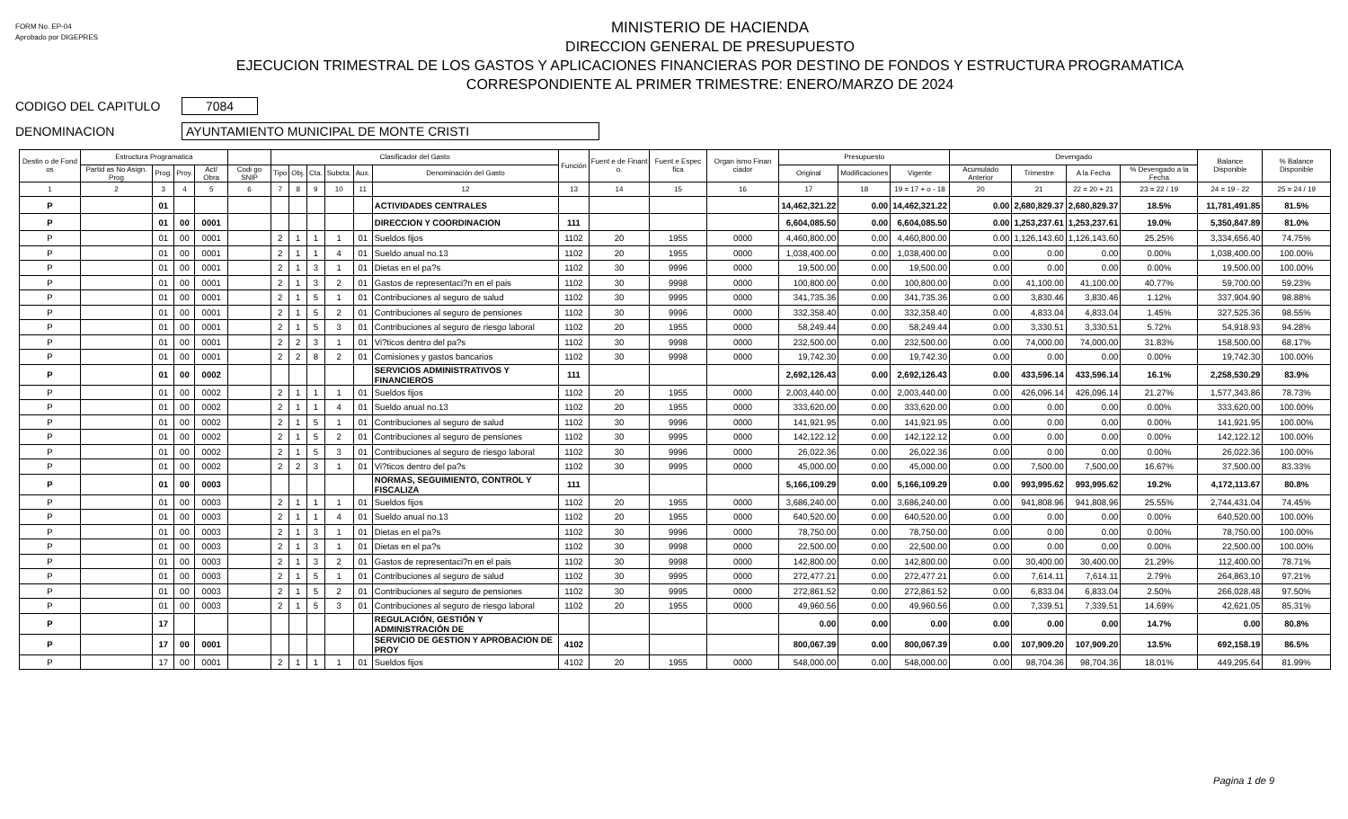FORM No. EP-04
Aprobado por DIGEPRES
MINISTERIO DE HACIENDA
DIRECCION GENERAL DE PRESUPUESTO
EJECUCION TRIMESTRAL DE LOS GASTOS Y APLICACIONES FINANCIERAS POR DESTINO DE FONDOS Y ESTRUCTURA PROGRAMATICA
CORRESPONDIENTE AL PRIMER TRIMESTRE: ENERO/MARZO DE 2024
CODIGO DEL CAPITULO 7084
DENOMINACION AYUNTAMIENTO MUNICIPAL DE MONTE CRISTI
| Destin o de Fond os | Estructura Programatica | | | | | Clasificador del Gasto | | | | | | Función | Fuent e de Finant o. | Fuent e Espec fica | Organ ismo Finan ciador | Presupuesto | | | Devengado | | | | Balance Disponible | % Balance Disponible |
| --- | --- | --- | --- | --- | --- | --- | --- | --- | --- | --- | --- | --- | --- | --- | --- | --- | --- | --- | --- | --- | --- | --- | --- | --- |
| | Partid as No Asign. Prog | Prog. | Proy. | Act/ Obra | Codi go SNIP | Tipo | Obj. | Cta. | Subcta. | Aux. | Denominación del Gasto | | | | | Original | Modificaciones | Vigente | Acumulado Anterior | Trimestre | A la Fecha | % Devengado a la Fecha | | |
| 1 | 2 | 3 | 4 | 5 | 6 | 7 | 8 | 9 | 10 | 11 | 12 | 13 | 14 | 15 | 16 | 17 | 18 | 19 = 17 + o - 18 | 20 | 21 | 22 = 20 + 21 | 23 = 22 / 19 | 24 = 19 - 22 | 25 = 24 / 19 |
| P | | 01 | | | | | | | | | ACTIVIDADES CENTRALES | | | | | 14,462,321.22 | 0.00 | 14,462,321.22 | 0.00 | 2,680,829.37 | 2,680,829.37 | 18.5% | 11,781,491.85 | 81.5% |
| P | | 01 | 00 | 0001 | | | | | | | DIRECCION Y COORDINACION | 111 | | | | 6,604,085.50 | 0.00 | 6,604,085.50 | 0.00 | 1,253,237.61 | 1,253,237.61 | 19.0% | 5,350,847.89 | 81.0% |
| P | | 01 | 00 | 0001 | | 2 | 1 | 1 | 1 | 01 | Sueldos fijos | 1102 | 20 | 1955 | 0000 | 4,460,800.00 | 0.00 | 4,460,800.00 | 0.00 | 1,126,143.60 | 1,126,143.60 | 25.25% | 3,334,656.40 | 74.75% |
| P | | 01 | 00 | 0001 | | 2 | 1 | 1 | 4 | 01 | Sueldo anual no.13 | 1102 | 20 | 1955 | 0000 | 1,038,400.00 | 0.00 | 1,038,400.00 | 0.00 | 0.00 | 0.00 | 0.00% | 1,038,400.00 | 100.00% |
| P | | 01 | 00 | 0001 | | 2 | 1 | 3 | 1 | 01 | Dietas en el pa?s | 1102 | 30 | 9996 | 0000 | 19,500.00 | 0.00 | 19,500.00 | 0.00 | 0.00 | 0.00 | 0.00% | 19,500.00 | 100.00% |
| P | | 01 | 00 | 0001 | | 2 | 1 | 3 | 2 | 01 | Gastos de representaci?n en el pais | 1102 | 30 | 9998 | 0000 | 100,800.00 | 0.00 | 100,800.00 | 0.00 | 41,100.00 | 41,100.00 | 40.77% | 59,700.00 | 59.23% |
| P | | 01 | 00 | 0001 | | 2 | 1 | 5 | 1 | 01 | Contribuciones al seguro de salud | 1102 | 30 | 9995 | 0000 | 341,735.36 | 0.00 | 341,735.36 | 0.00 | 3,830.46 | 3,830.46 | 1.12% | 337,904.90 | 98.88% |
| P | | 01 | 00 | 0001 | | 2 | 1 | 5 | 2 | 01 | Contribuciones al seguro de pensiones | 1102 | 30 | 9996 | 0000 | 332,358.40 | 0.00 | 332,358.40 | 0.00 | 4,833.04 | 4,833.04 | 1.45% | 327,525.36 | 98.55% |
| P | | 01 | 00 | 0001 | | 2 | 1 | 5 | 3 | 01 | Contribuciones al seguro de riesgo laboral | 1102 | 20 | 1955 | 0000 | 58,249.44 | 0.00 | 58,249.44 | 0.00 | 3,330.51 | 3,330.51 | 5.72% | 54,918.93 | 94.28% |
| P | | 01 | 00 | 0001 | | 2 | 2 | 3 | 1 | 01 | Vi?ticos dentro del pa?s | 1102 | 30 | 9998 | 0000 | 232,500.00 | 0.00 | 232,500.00 | 0.00 | 74,000.00 | 74,000.00 | 31.83% | 158,500.00 | 68.17% |
| P | | 01 | 00 | 0001 | | 2 | 2 | 8 | 2 | 01 | Comisiones y gastos bancarios | 1102 | 30 | 9998 | 0000 | 19,742.30 | 0.00 | 19,742.30 | 0.00 | 0.00 | 0.00 | 0.00% | 19,742.30 | 100.00% |
| P | | 01 | 00 | 0002 | | | | | | | SERVICIOS ADMINISTRATIVOS Y FINANCIEROS | 111 | | | | 2,692,126.43 | 0.00 | 2,692,126.43 | 0.00 | 433,596.14 | 433,596.14 | 16.1% | 2,258,530.29 | 83.9% |
| P | | 01 | 00 | 0002 | | 2 | 1 | 1 | 1 | 01 | Sueldos fijos | 1102 | 20 | 1955 | 0000 | 2,003,440.00 | 0.00 | 2,003,440.00 | 0.00 | 426,096.14 | 426,096.14 | 21.27% | 1,577,343.86 | 78.73% |
| P | | 01 | 00 | 0002 | | 2 | 1 | 1 | 4 | 01 | Sueldo anual no.13 | 1102 | 20 | 1955 | 0000 | 333,620.00 | 0.00 | 333,620.00 | 0.00 | 0.00 | 0.00 | 0.00% | 333,620.00 | 100.00% |
| P | | 01 | 00 | 0002 | | 2 | 1 | 5 | 1 | 01 | Contribuciones al seguro de salud | 1102 | 30 | 9996 | 0000 | 141,921.95 | 0.00 | 141,921.95 | 0.00 | 0.00 | 0.00 | 0.00% | 141,921.95 | 100.00% |
| P | | 01 | 00 | 0002 | | 2 | 1 | 5 | 2 | 01 | Contribuciones al seguro de pensiones | 1102 | 30 | 9995 | 0000 | 142,122.12 | 0.00 | 142,122.12 | 0.00 | 0.00 | 0.00 | 0.00% | 142,122.12 | 100.00% |
| P | | 01 | 00 | 0002 | | 2 | 1 | 5 | 3 | 01 | Contribuciones al seguro de riesgo laboral | 1102 | 30 | 9996 | 0000 | 26,022.36 | 0.00 | 26,022.36 | 0.00 | 0.00 | 0.00 | 0.00% | 26,022.36 | 100.00% |
| P | | 01 | 00 | 0002 | | 2 | 2 | 3 | 1 | 01 | Vi?ticos dentro del pa?s | 1102 | 30 | 9995 | 0000 | 45,000.00 | 0.00 | 45,000.00 | 0.00 | 7,500.00 | 7,500.00 | 16.67% | 37,500.00 | 83.33% |
| P | | 01 | 00 | 0003 | | | | | | | NORMAS, SEGUIMIENTO, CONTROL Y FISCALIZA | 111 | | | | 5,166,109.29 | 0.00 | 5,166,109.29 | 0.00 | 993,995.62 | 993,995.62 | 19.2% | 4,172,113.67 | 80.8% |
| P | | 01 | 00 | 0003 | | 2 | 1 | 1 | 1 | 01 | Sueldos fijos | 1102 | 20 | 1955 | 0000 | 3,686,240.00 | 0.00 | 3,686,240.00 | 0.00 | 941,808.96 | 941,808.96 | 25.55% | 2,744,431.04 | 74.45% |
| P | | 01 | 00 | 0003 | | 2 | 1 | 1 | 4 | 01 | Sueldo anual no.13 | 1102 | 20 | 1955 | 0000 | 640,520.00 | 0.00 | 640,520.00 | 0.00 | 0.00 | 0.00 | 0.00% | 640,520.00 | 100.00% |
| P | | 01 | 00 | 0003 | | 2 | 1 | 3 | 1 | 01 | Dietas en el pa?s | 1102 | 30 | 9996 | 0000 | 78,750.00 | 0.00 | 78,750.00 | 0.00 | 0.00 | 0.00 | 0.00% | 78,750.00 | 100.00% |
| P | | 01 | 00 | 0003 | | 2 | 1 | 3 | 1 | 01 | Dietas en el pa?s | 1102 | 30 | 9998 | 0000 | 22,500.00 | 0.00 | 22,500.00 | 0.00 | 0.00 | 0.00 | 0.00% | 22,500.00 | 100.00% |
| P | | 01 | 00 | 0003 | | 2 | 1 | 3 | 2 | 01 | Gastos de representaci?n en el pais | 1102 | 30 | 9998 | 0000 | 142,800.00 | 0.00 | 142,800.00 | 0.00 | 30,400.00 | 30,400.00 | 21.29% | 112,400.00 | 78.71% |
| P | | 01 | 00 | 0003 | | 2 | 1 | 5 | 1 | 01 | Contribuciones al seguro de salud | 1102 | 30 | 9995 | 0000 | 272,477.21 | 0.00 | 272,477.21 | 0.00 | 7,614.11 | 7,614.11 | 2.79% | 264,863.10 | 97.21% |
| P | | 01 | 00 | 0003 | | 2 | 1 | 5 | 2 | 01 | Contribuciones al seguro de pensiones | 1102 | 30 | 9995 | 0000 | 272,861.52 | 0.00 | 272,861.52 | 0.00 | 6,833.04 | 6,833.04 | 2.50% | 266,028.48 | 97.50% |
| P | | 01 | 00 | 0003 | | 2 | 1 | 5 | 3 | 01 | Contribuciones al seguro de riesgo laboral | 1102 | 20 | 1955 | 0000 | 49,960.56 | 0.00 | 49,960.56 | 0.00 | 7,339.51 | 7,339.51 | 14.69% | 42,621.05 | 85.31% |
| P | | 17 | | | | | | | | | REGULACIÓN, GESTIÓN Y ADMINISTRACIÓN DE | | | | | 0.00 | 0.00 | 0.00 | 0.00 | 0.00 | 0.00 | 14.7% | 0.00 | 80.8% |
| P | | 17 | 00 | 0001 | | | | | | | SERVICIO DE GESTION Y APROBACION DE PROY | 4102 | | | | 800,067.39 | 0.00 | 800,067.39 | 0.00 | 107,909.20 | 107,909.20 | 13.5% | 692,158.19 | 86.5% |
| P | | 17 | 00 | 0001 | | 2 | 1 | 1 | 1 | 01 | Sueldos fijos | 4102 | 20 | 1955 | 0000 | 548,000.00 | 0.00 | 548,000.00 | 0.00 | 98,704.36 | 98,704.36 | 18.01% | 449,295.64 | 81.99% |
Pagina 1 de 9